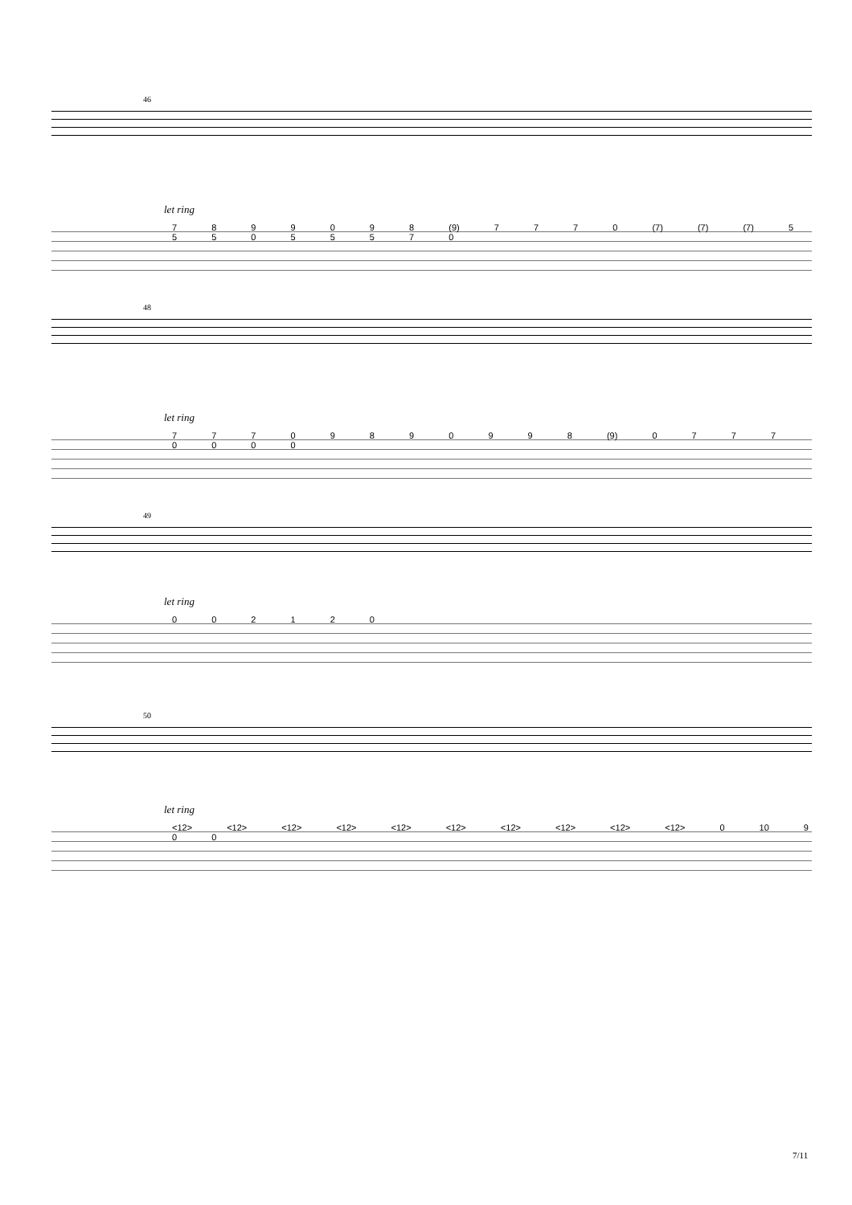46
let ring
7 8 9 9 0 9 8 (9) 7 7 7 0 (7) (7) (7) 5 5 5 0 5 5 5 7 0
48
let ring
7 7 7 0 9 8 9 0 9 9 8 (9) 0 7 7 7 0 0 0 0
49
let ring
0 0 2 1 2 0
50
let ring
<12> <12> <12> <12> <12> <12> <12> <12> <12> <12> 0 10 9 0 0
7/11